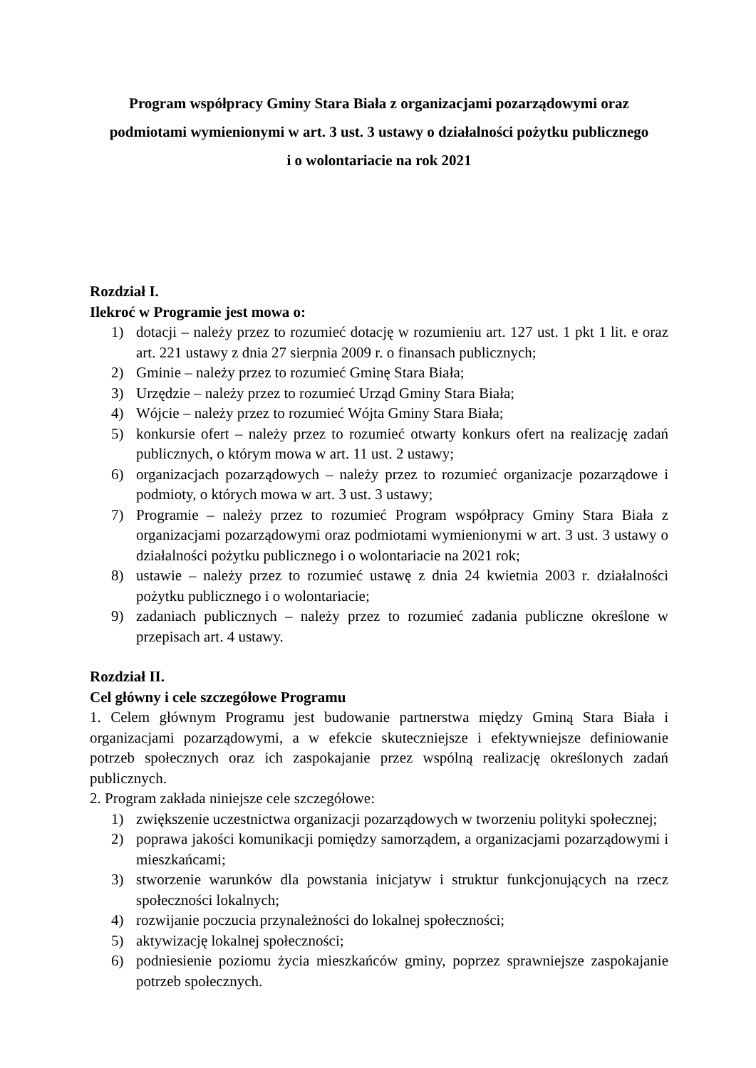Program współpracy Gminy Stara Biała z organizacjami pozarządowymi oraz
podmiotami wymienionymi w art. 3 ust. 3 ustawy o działalności pożytku publicznego
i o wolontariacie na rok 2021
Rozdział I.
Ilekroć w Programie jest mowa o:
1) dotacji – należy przez to rozumieć dotację w rozumieniu art. 127 ust. 1 pkt 1 lit. e oraz art. 221 ustawy z dnia 27 sierpnia 2009 r. o finansach publicznych;
2) Gminie – należy przez to rozumieć Gminę Stara Biała;
3) Urzędzie – należy przez to rozumieć Urząd Gminy Stara Biała;
4) Wójcie – należy przez to rozumieć Wójta Gminy Stara Biała;
5) konkursie ofert – należy przez to rozumieć otwarty konkurs ofert na realizację zadań publicznych, o którym mowa w art. 11 ust. 2 ustawy;
6) organizacjach pozarządowych – należy przez to rozumieć organizacje pozarządowe i podmioty, o których mowa w art. 3 ust. 3 ustawy;
7) Programie – należy przez to rozumieć Program współpracy Gminy Stara Biała z organizacjami pozarządowymi oraz podmiotami wymienionymi w art. 3 ust. 3 ustawy o działalności pożytku publicznego i o wolontariacie na 2021 rok;
8) ustawie – należy przez to rozumieć ustawę z dnia 24 kwietnia 2003 r. działalności pożytku publicznego i o wolontariacie;
9) zadaniach publicznych – należy przez to rozumieć zadania publiczne określone w przepisach art. 4 ustawy.
Rozdział II.
Cel główny i cele szczegółowe Programu
1. Celem głównym Programu jest budowanie partnerstwa między Gminą Stara Biała i organizacjami pozarządowymi, a w efekcie skuteczniejsze i efektywniejsze definiowanie potrzeb społecznych oraz ich zaspokajanie przez wspólną realizację określonych zadań publicznych.
2. Program zakłada niniejsze cele szczegółowe:
1) zwiększenie uczestnictwa organizacji pozarządowych w tworzeniu polityki społecznej;
2) poprawa jakości komunikacji pomiędzy samorządem, a organizacjami pozarządowymi i mieszkańcami;
3) stworzenie warunków dla powstania inicjatyw i struktur funkcjonujących na rzecz społeczności lokalnych;
4) rozwijanie poczucia przynależności do lokalnej społeczności;
5) aktywizację lokalnej społeczności;
6) podniesienie poziomu życia mieszkańców gminy, poprzez sprawniejsze zaspokajanie potrzeb społecznych.